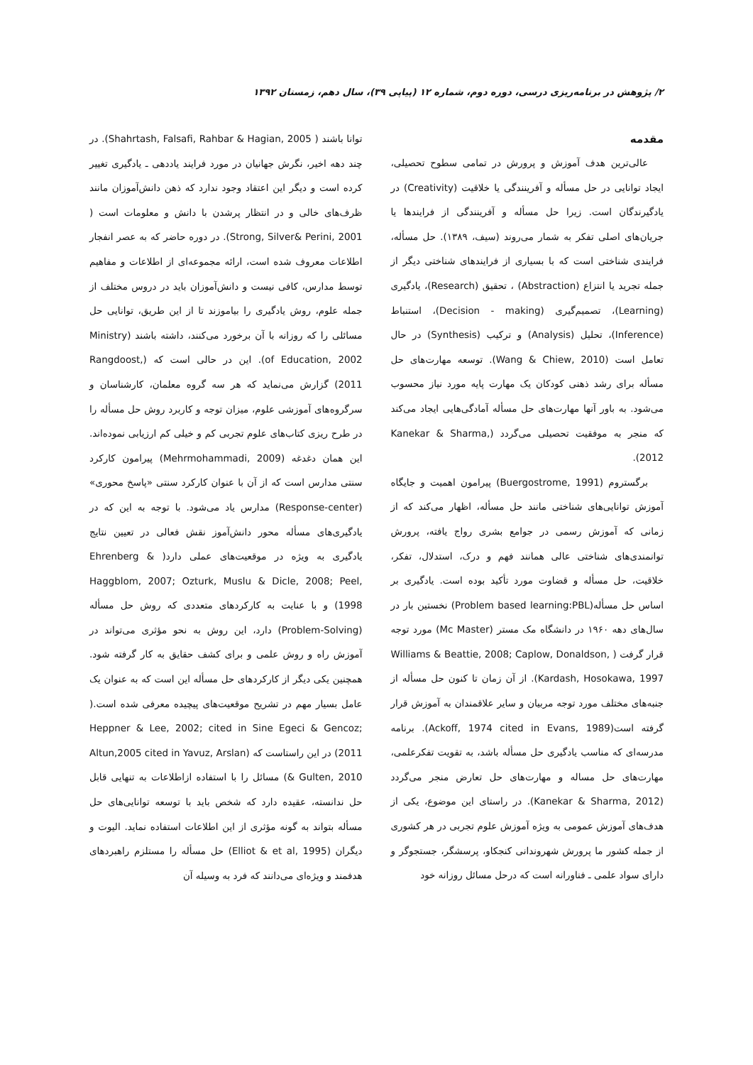۲/ پژوهش در برنامه‌ریزی درسی، دوره دوم، شماره ۱۲ (پیاپی ۳۹)، سال دهم، زمستان ۱۳۹۲
مقدمه
عالی‌ترین هدف آموزش و پرورش در تمامی سطوح تحصیلی، ایجاد توانایی در حل مسأله و آفرینندگی یا خلاقیت (Creativity) در یادگیرندگان است. زیرا حل مسأله و آفرینندگی از فرایندها یا جریان‌های اصلی تفکر به شمار می‌روند (سیف، ۱۳۸۹). حل مسأله، فرایندی شناختی است که با بسیاری از فرایندهای شناختی دیگر از جمله تجرید یا انتزاع (Abstraction) ، تحقیق (Research)، یادگیری (Learning)، تصمیم‌گیری (Decision - making)، استنباط (Inference)، تحلیل (Analysis) و ترکیب (Synthesis) در حال تعامل است (Wang & Chiew, 2010). توسعه مهارت‌های حل مسأله برای رشد ذهنی کودکان یک مهارت پایه مورد نیاز محسوب می‌شود. به باور آنها مهارت‌های حل مسأله آمادگی‌هایی ایجاد می‌کند که منجر به موفقیت تحصیلی می‌گردد (Kanekar & Sharma, 2012).
برگستروم (Buergostrome, 1991) پیرامون اهمیت و جایگاه آموزش توانایی‌های شناختی مانند حل مسأله، اظهار می‌کند که از زمانی که آموزش رسمی در جوامع بشری رواج یافته، پرورش توانمندی‌های شناختی عالی همانند فهم و درک، استدلال، تفکر، خلاقیت، حل مسأله و قضاوت مورد تأکید بوده است. یادگیری بر اساس حل مسأله(Problem based learning:PBL) نخستین بار در سال‌های دهه ۱۹۶۰ در دانشگاه مک مستر (Mc Master) مورد توجه قرار گرفت ( Williams & Beattie, 2008; Caplow, Donaldson, Kardash, Hosokawa, 1997). از آن زمان تا کنون حل مسأله از جنبه‌های مختلف مورد توجه مربیان و سایر علاقمندان به آموزش قرار گرفته است(Ackoff, 1974 cited in Evans, 1989). برنامه مدرسه‌ای که مناسب یادگیری حل مسأله باشد، به تقویت تفکرعلمی، مهارت‌های حل مساله و مهارت‌های حل تعارض منجر می‌گردد (Kanekar & Sharma, 2012). در راستای این موضوع، یکی از هدف‌های آموزش عمومی به ویژه آموزش علوم تجربی در هر کشوری از جمله کشور ما پرورش شهروندانی کنجکاو، پرسشگر، جستجوگر و دارای سواد علمی ـ فناورانه است که درحل مسائل روزانه خود
توانا باشند ( Shahrtash, Falsafi, Rahbar & Hagian, 2005). در چند دهه اخیر، نگرش جهانیان در مورد فرایند یاددهی ـ یادگیری تغییر کرده است و دیگر این اعتقاد وجود ندارد که ذهن دانش‌آموزان مانند ظرف‌های خالی و در انتظار پرشدن با دانش و معلومات است ( Strong, Silver& Perini, 2001). در دوره حاضر که به عصر انفجار اطلاعات معروف شده است، ارائه مجموعه‌ای از اطلاعات و مفاهیم توسط مدارس، کافی نیست و دانش‌آموزان باید در دروس مختلف از جمله علوم، روش یادگیری را بیاموزند تا از این طریق، توانایی حل مسائلی را که روزانه با آن برخورد می‌کنند، داشته باشند (Ministry of Education, 2002). این در حالی است که (Rangdoost, 2011) گزارش می‌نماید که هر سه گروه معلمان، کارشناسان و سرگروه‌های آموزشی علوم، میزان توجه و کاربرد روش حل مسأله را در طرح ریزی کتاب‌های علوم تجربی کم و خیلی کم ارزیابی نموده‌اند. این همان دغدغه (Mehrmohammadi, 2009) پیرامون کارکرد سنتی مدارس است که از آن با عنوان کارکرد سنتی «پاسخ محوری» (Response-center) مدارس یاد می‌شود. با توجه به این که در یادگیری‌های مسأله محور دانش‌آموز نقش فعالی در تعیین نتایج یادگیری به ویژه در موقعیت‌های عملی دارد( Ehrenberg & Haggblom, 2007; Ozturk, Muslu & Dicle, 2008; Peel, 1998) و با عنایت به کارکردهای متعددی که روش حل مسأله (Problem-Solving) دارد، این روش به نحو مؤثری می‌تواند در آموزش راه و روش علمی و برای کشف حقایق به کار گرفته شود. همچنین یکی دیگر از کارکردهای حل مسأله این است که به عنوان یک عامل بسیار مهم در تشریح موقعیت‌های پیچیده معرفی شده است.( Heppner & Lee, 2002; cited in Sine Egeci & Gencoz; 2011) در این راستاست که (Altun,2005 cited in Yavuz, Arslan & Gulten, 2010) مسائل را با استفاده ازاطلاعات به تنهایی قابل حل ندانسته، عقیده دارد که شخص باید با توسعه توانایی‌های حل مسأله بتواند به گونه مؤثری از این اطلاعات استفاده نماید. الیوت و دیگران (Elliot & et al, 1995) حل مسأله را مستلزم راهبردهای هدفمند و ویژه‌ای می‌دانند که فرد به وسیله آن